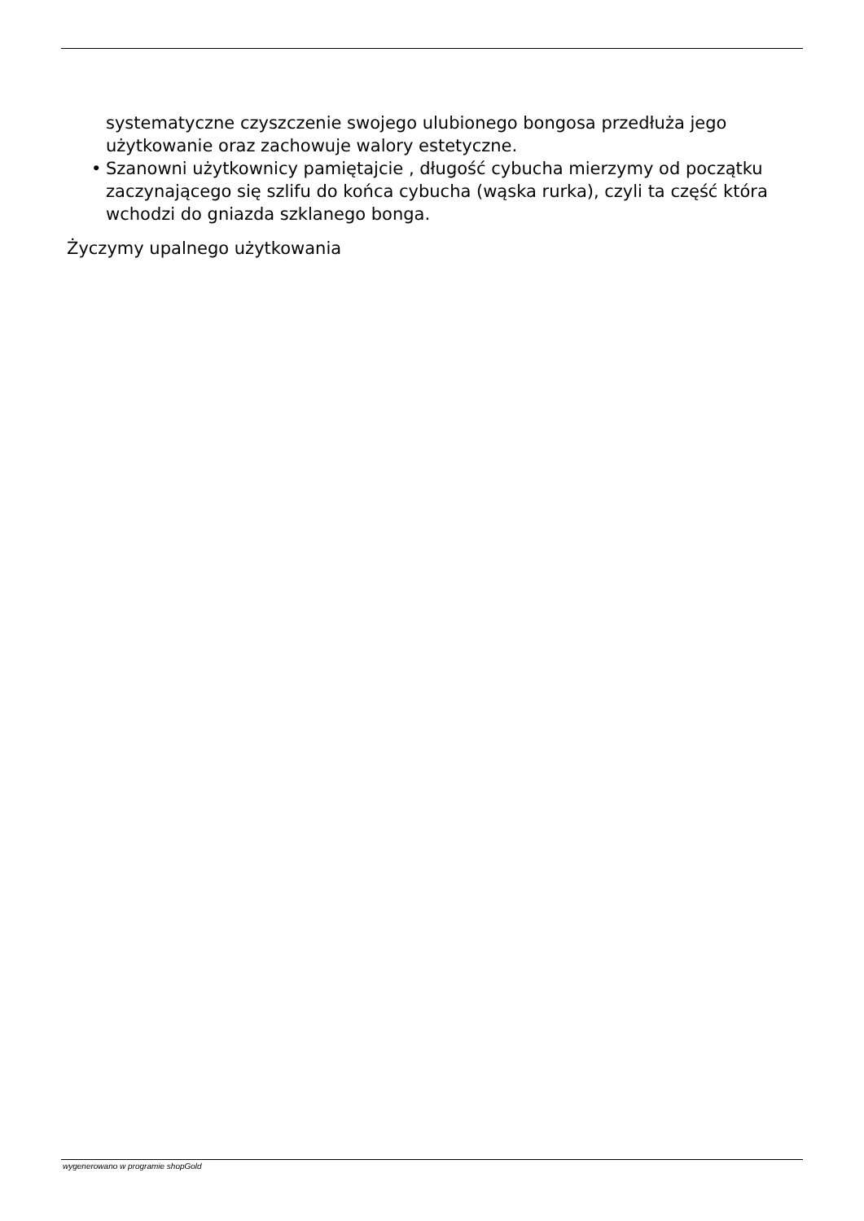systematyczne czyszczenie swojego ulubionego bongosa przedłuża jego użytkowanie oraz zachowuje walory estetyczne.
• Szanowni użytkownicy pamiętajcie , długość cybucha mierzymy od początku zaczynającego się szlifu do końca cybucha (wąska rurka), czyli ta część która wchodzi do gniazda szklanego bonga.
Życzymy upalnego użytkowania
wygenerowano w programie shopGold